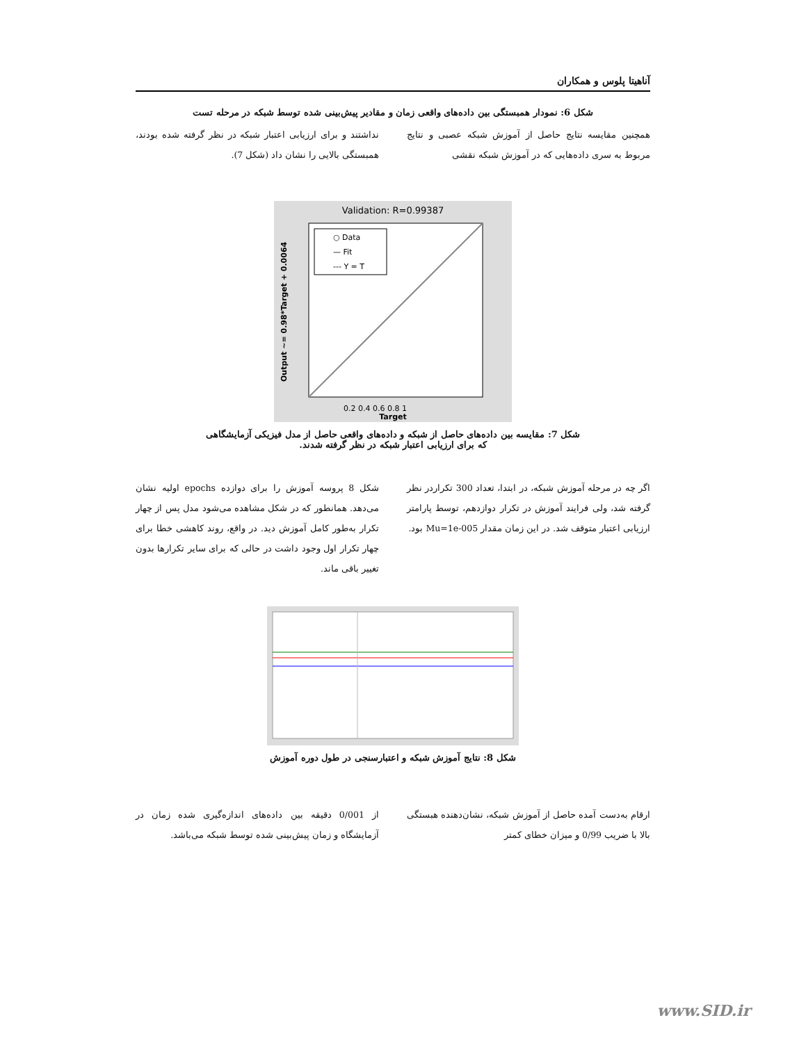آناهیتا پلوس و همکاران
شکل 6: نمودار همبستگی بین داده‌های واقعی زمان و مقادیر پیش‌بینی شده توسط شبکه در مرحله تست
همچنین مقایسه نتایج حاصل از آموزش شبکه عصبی و نتایج مربوط به سری داده‌هایی که در آموزش شبکه نقشی
نداشتند و برای ارزیابی اعتبار شبکه در نظر گرفته شده بودند، همبستگی بالایی را نشان داد (شکل 7).
Validation: R=0.99387
○ Data
— Fit
--- Y = T
0.2 0.4 0.6 0.8 1
Target
Output ~= 0.98*Target + 0.0064
شکل 7: مقایسه بین داده‌های حاصل از شبکه و داده‌های واقعی حاصل از مدل فیزیکی آزمایشگاهی
که برای ارزیابی اعتبار شبکه در نظر گرفته شدند.
اگر چه در مرحله آموزش شبکه، در ابتدا، تعداد 300 تکراردر نظر گرفته شد، ولی فرایند آموزش در تکرار دوازدهم، توسط پارامتر ارزیابی اعتبار متوقف شد. در این زمان مقدار Mu=1e-005 بود.
شکل 8 پروسه آموزش را برای دوازده epochs اولیه نشان می‌دهد. همانطور که در شکل مشاهده می‌شود مدل پس از چهار تکرار به‌طور کامل آموزش دید. در واقع، روند کاهشی خطا برای چهار تکرار اول وجود داشت در حالی که برای سایر تکرارها بدون تغییر باقی ماند.
شکل 8: نتایج آموزش شبکه و اعتبارسنجی در طول دوره آموزش
ارقام به‌دست آمده حاصل از آموزش شبکه، نشان‌دهنده هبستگی بالا با ضریب 0/99 و میزان خطای کمتر
از 0/001 دقیقه بین داده‌های اندازه‌گیری شده زمان در آزمایشگاه و زمان پیش‌بینی شده توسط شبکه می‌باشد.
www.SID.ir